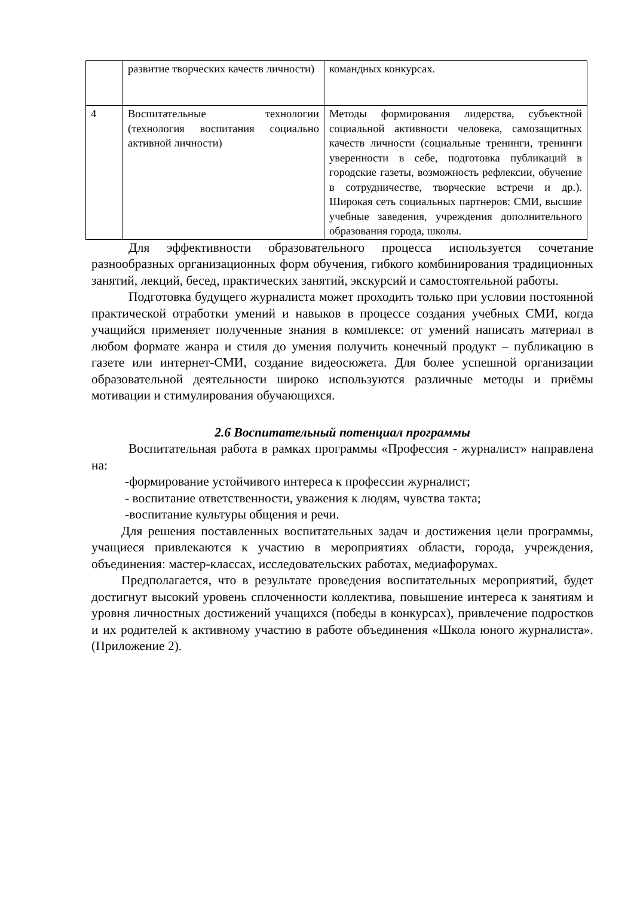| | развитие творческих качеств личности) | командных конкурсах. |
| 4 | Воспитательные технологии (технология воспитания социально активной личности) | Методы формирования лидерства, субъектной социальной активности человека, самозащитных качеств личности (социальные тренинги, тренинги уверенности в себе, подготовка публикаций в городские газеты, возможность рефлексии, обучение в сотрудничестве, творческие встречи и др.). Широкая сеть социальных партнеров: СМИ, высшие учебные заведения, учреждения дополнительного образования города, школы. |
Для эффективности образовательного процесса используется сочетание разнообразных организационных форм обучения, гибкого комбинирования традиционных занятий, лекций, бесед, практических занятий, экскурсий и самостоятельной работы.
Подготовка будущего журналиста может проходить только при условии постоянной практической отработки умений и навыков в процессе создания учебных СМИ, когда учащийся применяет полученные знания в комплексе: от умений написать материал в любом формате жанра и стиля до умения получить конечный продукт – публикацию в газете или интернет-СМИ, создание видеосюжета. Для более успешной организации образовательной деятельности широко используются различные методы и приёмы мотивации и стимулирования обучающихся.
2.6 Воспитательный потенциал программы
Воспитательная работа в рамках программы «Профессия - журналист» направлена на:
-формирование устойчивого интереса к профессии журналист;
- воспитание ответственности, уважения к людям, чувства такта;
-воспитание культуры общения и речи.
Для решения поставленных воспитательных задач и достижения цели программы, учащиеся привлекаются к участию в мероприятиях области, города, учреждения, объединения: мастер-классах, исследовательских работах, медиафорумах.
Предполагается, что в результате проведения воспитательных мероприятий, будет достигнут высокий уровень сплоченности коллектива, повышение интереса к занятиям и уровня личностных достижений учащихся (победы в конкурсах), привлечение подростков и их родителей к активному участию в работе объединения «Школа юного журналиста». (Приложение 2).